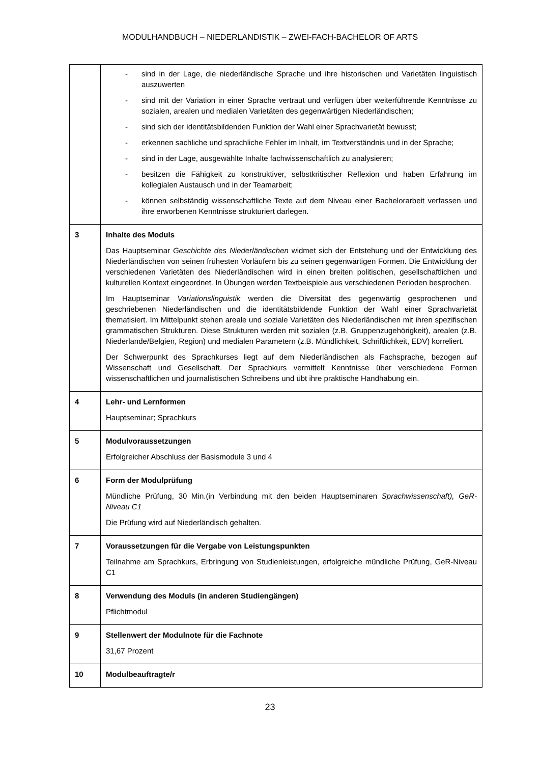MODULHANDBUCH – NIEDERLANDISTIK – ZWEI-FACH-BACHELOR OF ARTS
| | - sind in der Lage, die niederländische Sprache und ihre historischen und Varietäten linguistisch auszuwerten - sind mit der Variation in einer Sprache vertraut und verfügen über weiterführende Kenntnisse zu sozialen, arealen und medialen Varietäten des gegenwärtigen Niederländischen; - sind sich der identitätsbildenden Funktion der Wahl einer Sprachvarietät bewusst; - erkennen sachliche und sprachliche Fehler im Inhalt, im Textverständnis und in der Sprache; - sind in der Lage, ausgewählte Inhalte fachwissenschaftlich zu analysieren; - besitzen die Fähigkeit zu konstruktiver, selbstkritischer Reflexion und haben Erfahrung im kollegialen Austausch und in der Teamarbeit; - können selbständig wissenschaftliche Texte auf dem Niveau einer Bachelorarbeit verfassen und ihre erworbenen Kenntnisse strukturiert darlegen. |
| 3 | Inhalte des Moduls Das Hauptseminar Geschichte des Niederländischen widmet sich der Entstehung und der Entwicklung des Niederländischen von seinen frühesten Vorläufern bis zu seinen gegenwärtigen Formen. Die Entwicklung der verschiedenen Varietäten des Niederländischen wird in einen breiten politischen, gesellschaftlichen und kulturellen Kontext eingeordnet. In Übungen werden Textbeispiele aus verschiedenen Perioden besprochen. Im Hauptseminar Variationslinguistik werden die Diversität des gegenwärtig gesprochenen und geschriebenen Niederländischen und die identitätsbildende Funktion der Wahl einer Sprachvarietät thematisiert. Im Mittelpunkt stehen areale und soziale Varietäten des Niederländischen mit ihren spezifischen grammatischen Strukturen. Diese Strukturen werden mit sozialen (z.B. Gruppenzugehörigkeit), arealen (z.B. Niederlande/Belgien, Region) und medialen Parametern (z.B. Mündlichkeit, Schriftlichkeit, EDV) korreliert. Der Schwerpunkt des Sprachkurses liegt auf dem Niederländischen als Fachsprache, bezogen auf Wissenschaft und Gesellschaft. Der Sprachkurs vermittelt Kenntnisse über verschiedene Formen wissenschaftlichen und journalistischen Schreibens und übt ihre praktische Handhabung ein. |
| 4 | Lehr- und Lernformen Hauptseminar; Sprachkurs |
| 5 | Modulvoraussetzungen Erfolgreicher Abschluss der Basismodule 3 und 4 |
| 6 | Form der Modulprüfung Mündliche Prüfung, 30 Min.(in Verbindung mit den beiden Hauptseminaren Sprachwissenschaft), GeR-Niveau C1 Die Prüfung wird auf Niederländisch gehalten. |
| 7 | Voraussetzungen für die Vergabe von Leistungspunkten Teilnahme am Sprachkurs, Erbringung von Studienleistungen, erfolgreiche mündliche Prüfung, GeR-Niveau C1 |
| 8 | Verwendung des Moduls (in anderen Studiengängen) Pflichtmodul |
| 9 | Stellenwert der Modulnote für die Fachnote 31,67 Prozent |
| 10 | Modulbeauftragte/r |
23